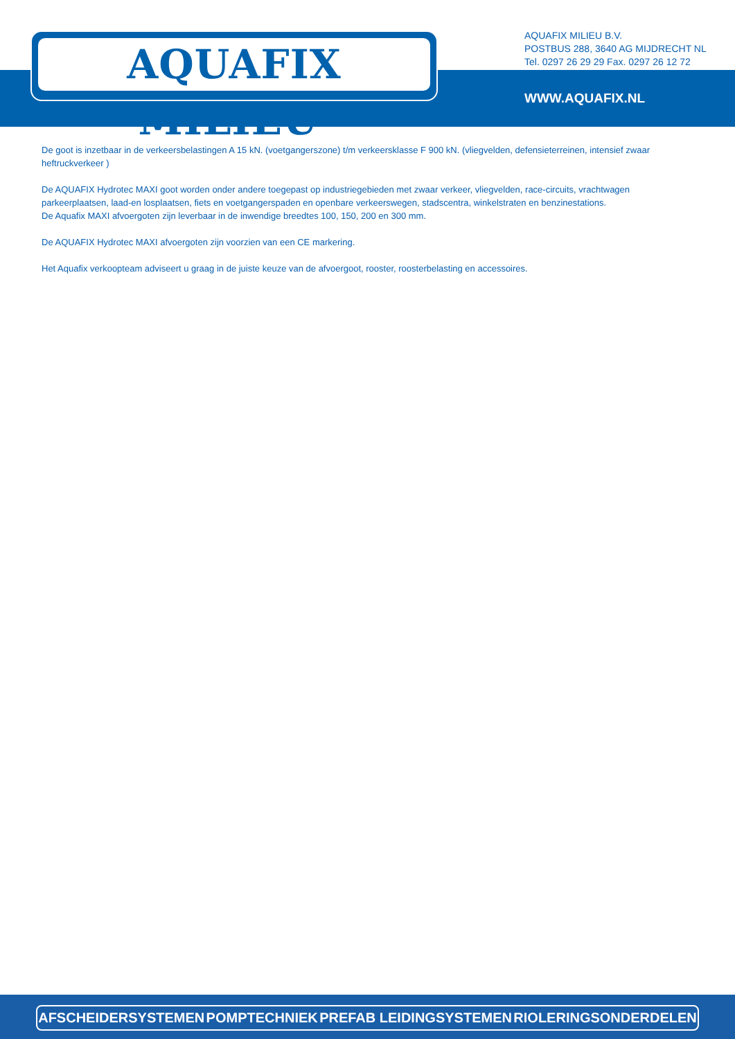AQUAFIX MILIEU<sup>®</sup>
AQUAFIX MILIEU B.V.
POSTBUS 288, 3640 AG MIJDRECHT NL
Tel. 0297 26 29 29 Fax. 0297 26 12 72
WWW.AQUAFIX.NL
De goot is inzetbaar in de verkeersbelastingen A 15 kN. (voetgangerszone) t/m verkeersklasse F 900 kN. (vliegvelden, defensieterreinen, intensief zwaar heftruckverkeer )
De AQUAFIX Hydrotec MAXI goot worden onder andere toegepast op industriegebieden met zwaar verkeer, vliegvelden, race-circuits, vrachtwagen parkeerplaatsen, laad-en losplaatsen, fiets en voetgangerspaden en openbare verkeerswegen, stadscentra, winkelstraten en benzinestations.
De Aquafix MAXI afvoergoten zijn leverbaar in de inwendige breedtes 100, 150, 200 en 300 mm.
De AQUAFIX Hydrotec MAXI afvoergoten zijn voorzien van een CE markering.
Het Aquafix verkoopteam adviseert u graag in de juiste keuze van de afvoergoot, rooster, roosterbelasting en accessoires.
AFSCHEIDERSYSTEMEN POMPTECHNIEK PREFAB LEIDINGSYSTEMEN RIOLERINGSONDERDELEN